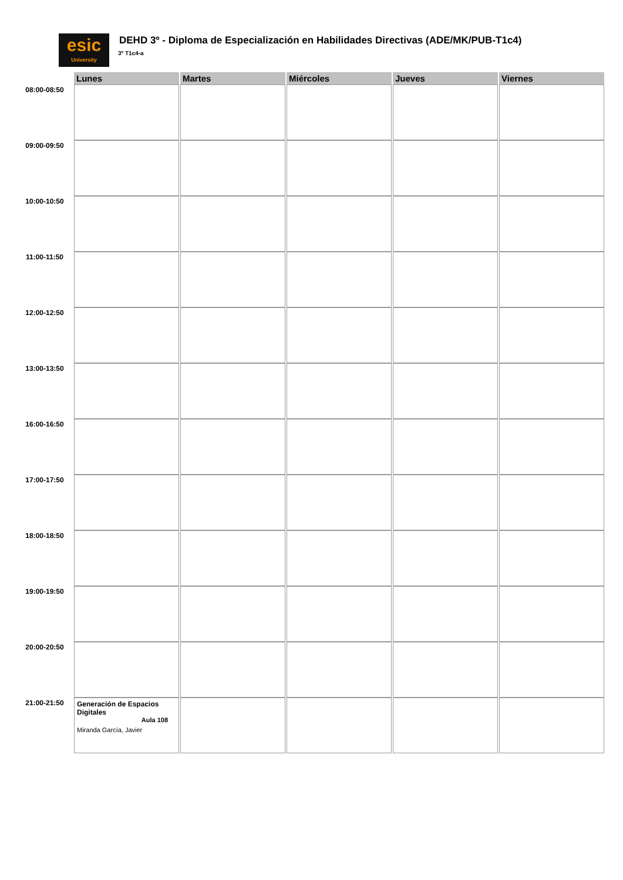esic
University
DEHD 3º - Diploma de Especialización en Habilidades Directivas (ADE/MK/PUB-T1c4)
3º T1c4-a
| | Lunes | Martes | Miércoles | Jueves | Viernes |
| --- | --- | --- | --- | --- | --- |
| 08:00-08:50 | | | | | |
| 09:00-09:50 | | | | | |
| 10:00-10:50 | | | | | |
| 11:00-11:50 | | | | | |
| 12:00-12:50 | | | | | |
| 13:00-13:50 | | | | | |
| 16:00-16:50 | | | | | |
| 17:00-17:50 | | | | | |
| 18:00-18:50 | | | | | |
| 19:00-19:50 | | | | | |
| 20:00-20:50 | | | | | |
| 21:00-21:50 | Generación de Espacios Digitales Aula 108 Miranda García, Javier | | | | |